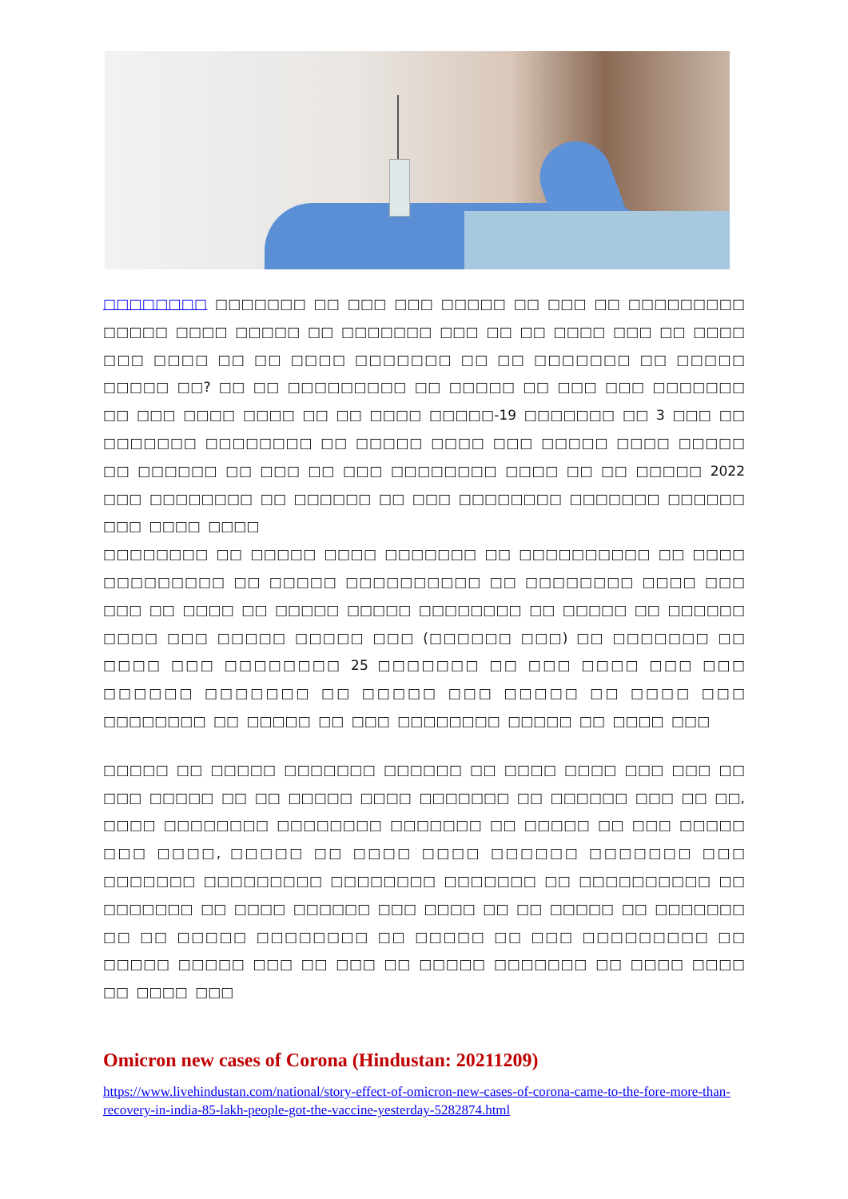□□□□□□□□ □□□□□□□ □□ □□□ □□□ □□□□□ □□ □□□ □□ □□□□□□□□□ □□□□□ □□□□ □□□□□ □□ □□□□□□□ □□□ □□ □□ □□□□ □□□ □□ □□□□ □□□ □□□□ □□ □□ □□□□ □□□□□□□ □□ □□ □□□□□□□ □□ □□□□□ □□□□□ □□? □□ □□ □□□□□□□□□ □□ □□□□□ □□ □□□ □□□ □□□□□□□ □□ □□□ □□□□ □□□□ □□ □□ □□□□ □□□□□-19 □□□□□□□ □□ 3 □□□ □□ □□□□□□□ □□□□□□□□ □□ □□□□□ □□□□ □□□ □□□□□ □□□□ □□□□□ □□ □□□□□□ □□ □□□ □□ □□□ □□□□□□□□ □□□□ □□ □□ □□□□□ 2022 □□□ □□□□□□□□ □□ □□□□□□ □□ □□□ □□□□□□□□ □□□□□□□ □□□□□□ □□□ □□□□ □□□□
□□□□□□□□ □□ □□□□□ □□□□ □□□□□□□ □□ □□□□□□□□□□ □□ □□□□ □□□□□□□□□ □□ □□□□□ □□□□□□□□□□ □□ □□□□□□□□ □□□□ □□□ □□□ □□ □□□□ □□ □□□□□ □□□□□ □□□□□□□□ □□ □□□□□ □□ □□□□□□ □□□□ □□□ □□□□□ □□□□□ □□□ (□□□□□□ □□□) □□ □□□□□□□ □□ □□□□ □□□ □□□□□□□□ 25 □□□□□□□ □□ □□□ □□□□ □□□ □□□ □□□□□□ □□□□□□□ □□ □□□□□ □□□ □□□□□ □□ □□□□ □□□ □□□□□□□□ □□ □□□□□ □□ □□□ □□□□□□□□ □□□□□ □□ □□□□ □□□
□□□□□ □□ □□□□□ □□□□□□□ □□□□□□ □□ □□□□ □□□□ □□□ □□□ □□ □□□ □□□□□ □□ □□ □□□□□ □□□□ □□□□□□□ □□ □□□□□□ □□□ □□ □□, □□□□ □□□□□□□□ □□□□□□□□ □□□□□□□ □□ □□□□□ □□ □□□ □□□□□ □□□ □□□□, □□□□□ □□ □□□□ □□□□ □□□□□□ □□□□□□□ □□□ □□□□□□□ □□□□□□□□□ □□□□□□□□ □□□□□□□ □□ □□□□□□□□□□ □□ □□□□□□□ □□ □□□□ □□□□□□ □□□ □□□□ □□ □□ □□□□□ □□ □□□□□□□ □□ □□ □□□□□ □□□□□□□□ □□ □□□□□ □□ □□□ □□□□□□□□□ □□ □□□□□ □□□□□ □□□ □□ □□□ □□ □□□□□ □□□□□□□ □□ □□□□ □□□□ □□ □□□□ □□□
Omicron new cases of Corona (Hindustan: 20211209)
https://www.livehindustan.com/national/story-effect-of-omicron-new-cases-of-corona-came-to-the-fore-more-than-recovery-in-india-85-lakh-people-got-the-vaccine-yesterday-5282874.html